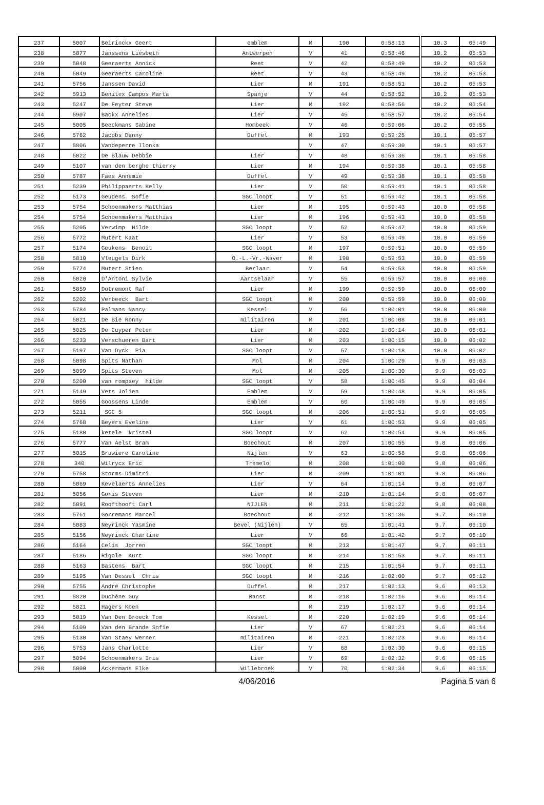| 237 | 5007 | Beirinckx Geert | emblem | M | 190 | 0:58:13 | 10.3 | 05:49 |
| 238 | 5877 | Janssens Liesbeth | Antwerpen | V | 41 | 0:58:46 | 10.2 | 05:53 |
| 239 | 5048 | Geeraerts Annick | Reet | V | 42 | 0:58:49 | 10.2 | 05:53 |
| 240 | 5049 | Geeraerts Caroline | Reet | V | 43 | 0:58:49 | 10.2 | 05:53 |
| 241 | 5756 | Janssen David | Lier | M | 191 | 0:58:51 | 10.2 | 05:53 |
| 242 | 5913 | Benitex Campos Marta | Spanje | V | 44 | 0:58:52 | 10.2 | 05:53 |
| 243 | 5247 | De Feyter Steve | Lier | M | 192 | 0:58:56 | 10.2 | 05:54 |
| 244 | 5907 | Backx Annelies | Lier | V | 45 | 0:58:57 | 10.2 | 05:54 |
| 245 | 5005 | Beeckmans Sabine | Hombeek | V | 46 | 0:59:06 | 10.2 | 05:55 |
| 246 | 5762 | Jacobs Danny | Duffel | M | 193 | 0:59:25 | 10.1 | 05:57 |
| 247 | 5806 | Vandeperre Ilonka | | V | 47 | 0:59:30 | 10.1 | 05:57 |
| 248 | 5022 | De Blauw Debbie | Lier | V | 48 | 0:59:36 | 10.1 | 05:58 |
| 249 | 5107 | van den berghe thierry | Lier | M | 194 | 0:59:38 | 10.1 | 05:58 |
| 250 | 5787 | Faes Annemie | Duffel | V | 49 | 0:59:38 | 10.1 | 05:58 |
| 251 | 5239 | Philippaerts Kelly | Lier | V | 50 | 0:59:41 | 10.1 | 05:58 |
| 252 | 5173 | Geudens Sofie | SGC loopt | V | 51 | 0:59:42 | 10.1 | 05:58 |
| 253 | 5754 | Schoenmakers Matthias | Lier | M | 195 | 0:59:43 | 10.0 | 05:58 |
| 254 | 5754 | Schoenmakers Matthias | Lier | M | 196 | 0:59:43 | 10.0 | 05:58 |
| 255 | 5205 | Verwimp Hilde | SGC loopt | V | 52 | 0:59:47 | 10.0 | 05:59 |
| 256 | 5772 | Mutert Kaat | Lier | V | 53 | 0:59:49 | 10.0 | 05:59 |
| 257 | 5174 | Geukens Benoit | SGC loopt | M | 197 | 0:59:51 | 10.0 | 05:59 |
| 258 | 5810 | Vleugels Dirk | O.-L.-Vr.-Waver | M | 198 | 0:59:53 | 10.0 | 05:59 |
| 259 | 5774 | Mutert Stien | Berlaar | V | 54 | 0:59:53 | 10.0 | 05:59 |
| 260 | 5020 | D'Antoni Sylvie | Aartselaar | V | 55 | 0:59:57 | 10.0 | 06:00 |
| 261 | 5859 | Dotremont Raf | Lier | M | 199 | 0:59:59 | 10.0 | 06:00 |
| 262 | 5202 | Verbeeck Bart | SGC loopt | M | 200 | 0:59:59 | 10.0 | 06:00 |
| 263 | 5784 | Palmans Nancy | Kessel | V | 56 | 1:00:01 | 10.0 | 06:00 |
| 264 | 5021 | De Bie Ronny | militairen | M | 201 | 1:00:08 | 10.0 | 06:01 |
| 265 | 5025 | De Cuyper Peter | Lier | M | 202 | 1:00:14 | 10.0 | 06:01 |
| 266 | 5233 | Verschueren Bart | Lier | M | 203 | 1:00:15 | 10.0 | 06:02 |
| 267 | 5197 | Van Dyck Pia | SGC loopt | V | 57 | 1:00:18 | 10.0 | 06:02 |
| 268 | 5098 | Spits Nathan | Mol | M | 204 | 1:00:29 | 9.9 | 06:03 |
| 269 | 5099 | Spits Steven | Mol | M | 205 | 1:00:30 | 9.9 | 06:03 |
| 270 | 5200 | van rompaey hilde | SGC loopt | V | 58 | 1:00:45 | 9.9 | 06:04 |
| 271 | 5149 | Vets Jolien | Emblem | V | 59 | 1:00:48 | 9.9 | 06:05 |
| 272 | 5055 | Goossens Linde | Emblem | V | 60 | 1:00:49 | 9.9 | 06:05 |
| 273 | 5211 | SGC 5 | SGC loopt | M | 206 | 1:00:51 | 9.9 | 06:05 |
| 274 | 5768 | Beyers Eveline | Lier | V | 61 | 1:00:53 | 9.9 | 06:05 |
| 275 | 5180 | ketele kristel | SGC loopt | V | 62 | 1:00:54 | 9.9 | 06:05 |
| 276 | 5777 | Van Aelst Bram | Boechout | M | 207 | 1:00:55 | 9.8 | 06:06 |
| 277 | 5015 | Bruwiere Caroline | Nijlen | V | 63 | 1:00:58 | 9.8 | 06:06 |
| 278 | 340 | Wilrycx Eric | Tremelo | M | 208 | 1:01:00 | 9.8 | 06:06 |
| 279 | 5758 | Storms Dimitri | Lier | M | 209 | 1:01:01 | 9.8 | 06:06 |
| 280 | 5069 | Kevelaerts Annelies | Lier | V | 64 | 1:01:14 | 9.8 | 06:07 |
| 281 | 5056 | Goris Steven | Lier | M | 210 | 1:01:14 | 9.8 | 06:07 |
| 282 | 5091 | Roofthooft Carl | NIJLEN | M | 211 | 1:01:22 | 9.8 | 06:08 |
| 283 | 5761 | Gorremans Marcel | Boechout | M | 212 | 1:01:36 | 9.7 | 06:10 |
| 284 | 5083 | Neyrinck Yasmine | Bevel (Nijlen) | V | 65 | 1:01:41 | 9.7 | 06:10 |
| 285 | 5156 | Neyrinck Charline | Lier | V | 66 | 1:01:42 | 9.7 | 06:10 |
| 286 | 5164 | Celis Jorren | SGC loopt | M | 213 | 1:01:47 | 9.7 | 06:11 |
| 287 | 5186 | Rigole Kurt | SGC loopt | M | 214 | 1:01:53 | 9.7 | 06:11 |
| 288 | 5163 | Bastens Bart | SGC loopt | M | 215 | 1:01:54 | 9.7 | 06:11 |
| 289 | 5195 | Van Dessel Chris | SGC loopt | M | 216 | 1:02:00 | 9.7 | 06:12 |
| 290 | 5755 | André Christophe | Duffel | M | 217 | 1:02:13 | 9.6 | 06:13 |
| 291 | 5820 | Duchêne Guy | Ranst | M | 218 | 1:02:16 | 9.6 | 06:14 |
| 292 | 5821 | Hagers Koen | | M | 219 | 1:02:17 | 9.6 | 06:14 |
| 293 | 5819 | Van Den Broeck Tom | Kessel | M | 220 | 1:02:19 | 9.6 | 06:14 |
| 294 | 5109 | Van den Brande Sofie | Lier | V | 67 | 1:02:21 | 9.6 | 06:14 |
| 295 | 5130 | Van Staey Werner | militairen | M | 221 | 1:02:23 | 9.6 | 06:14 |
| 296 | 5753 | Jans Charlotte | Lier | V | 68 | 1:02:30 | 9.6 | 06:15 |
| 297 | 5094 | Schoenmakers Iris | Lier | V | 69 | 1:02:32 | 9.6 | 06:15 |
| 298 | 5000 | Ackermans Elke | Willebroek | V | 70 | 1:02:34 | 9.6 | 06:15 |
4/06/2016 Pagina 5 van 6